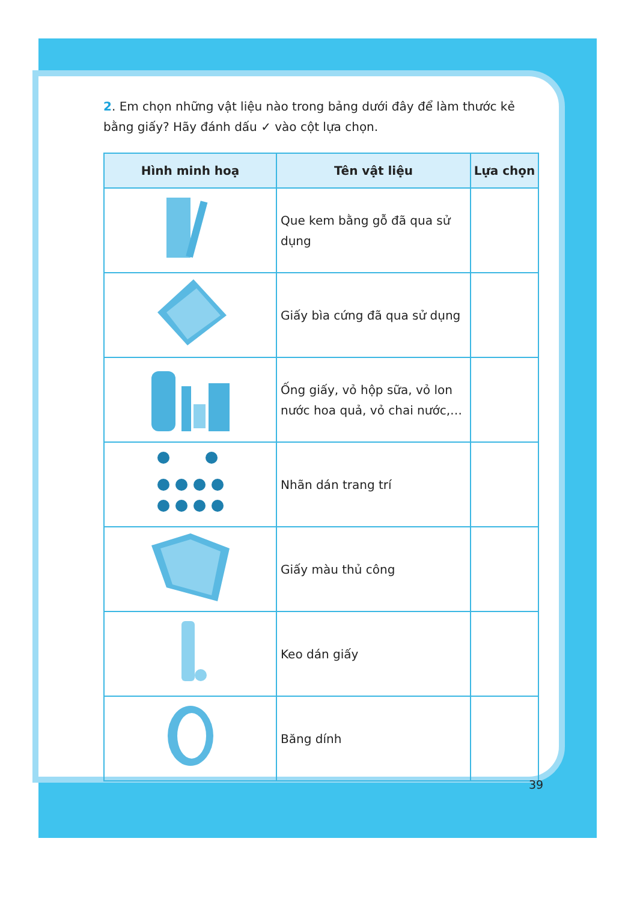2. Em chọn những vật liệu nào trong bảng dưới đây để làm thước kẻ bằng giấy? Hãy đánh dấu ✓ vào cột lựa chọn.
| Hình minh hoạ | Tên vật liệu | Lựa chọn |
| --- | --- | --- |
| | Que kem bằng gỗ đã qua sử dụng | |
| | Giấy bìa cứng đã qua sử dụng | |
| | Ống giấy, vỏ hộp sữa, vỏ lon nước hoa quả, vỏ chai nước,… | |
| | Nhãn dán trang trí | |
| | Giấy màu thủ công | |
| | Keo dán giấy | |
| | Băng dính | |
39